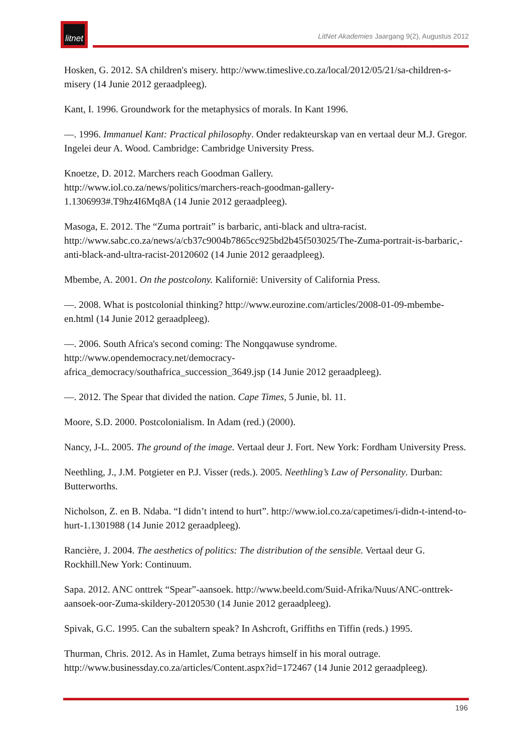litnet
LitNet Akademies Jaargang 9(2), Augustus 2012
Hosken, G. 2012. SA children's misery. http://www.timeslive.co.za/local/2012/05/21/sa-children-s-misery (14 Junie 2012 geraadpleeg).
Kant, I. 1996. Groundwork for the metaphysics of morals. In Kant 1996.
—. 1996. Immanuel Kant: Practical philosophy. Onder redakteurskap van en vertaal deur M.J. Gregor. Ingelei deur A. Wood. Cambridge: Cambridge University Press.
Knoetze, D. 2012. Marchers reach Goodman Gallery.
http://www.iol.co.za/news/politics/marchers-reach-goodman-gallery-
1.1306993#.T9hz4I6Mq8A (14 Junie 2012 geraadpleeg).
Masoga, E. 2012. The “Zuma portrait” is barbaric, anti-black and ultra-racist.
http://www.sabc.co.za/news/a/cb37c9004b7865cc925bd2b45f503025/The-Zuma-portrait-is-barbaric,-anti-black-and-ultra-racist-20120602 (14 Junie 2012 geraadpleeg).
Mbembe, A. 2001. On the postcolony. Kalifornië: University of California Press.
—. 2008. What is postcolonial thinking? http://www.eurozine.com/articles/2008-01-09-mbembe-en.html (14 Junie 2012 geraadpleeg).
—. 2006. South Africa's second coming: The Nongqawuse syndrome.
http://www.opendemocracy.net/democracy-
africa_democracy/southafrica_succession_3649.jsp (14 Junie 2012 geraadpleeg).
—. 2012. The Spear that divided the nation. Cape Times, 5 Junie, bl. 11.
Moore, S.D. 2000. Postcolonialism. In Adam (red.) (2000).
Nancy, J-L. 2005. The ground of the image. Vertaal deur J. Fort. New York: Fordham University Press.
Neethling, J., J.M. Potgieter en P.J. Visser (reds.). 2005. Neethling’s Law of Personality. Durban: Butterworths.
Nicholson, Z. en B. Ndaba. “I didn’t intend to hurt”. http://www.iol.co.za/capetimes/i-didn-t-intend-to-hurt-1.1301988 (14 Junie 2012 geraadpleeg).
Rancière, J. 2004. The aesthetics of politics: The distribution of the sensible. Vertaal deur G. Rockhill.New York: Continuum.
Sapa. 2012. ANC onttrek “Spear”-aansoek. http://www.beeld.com/Suid-Afrika/Nuus/ANC-onttrek-aansoek-oor-Zuma-skildery-20120530 (14 Junie 2012 geraadpleeg).
Spivak, G.C. 1995. Can the subaltern speak? In Ashcroft, Griffiths en Tiffin (reds.) 1995.
Thurman, Chris. 2012. As in Hamlet, Zuma betrays himself in his moral outrage.
http://www.businessday.co.za/articles/Content.aspx?id=172467 (14 Junie 2012 geraadpleeg).
196